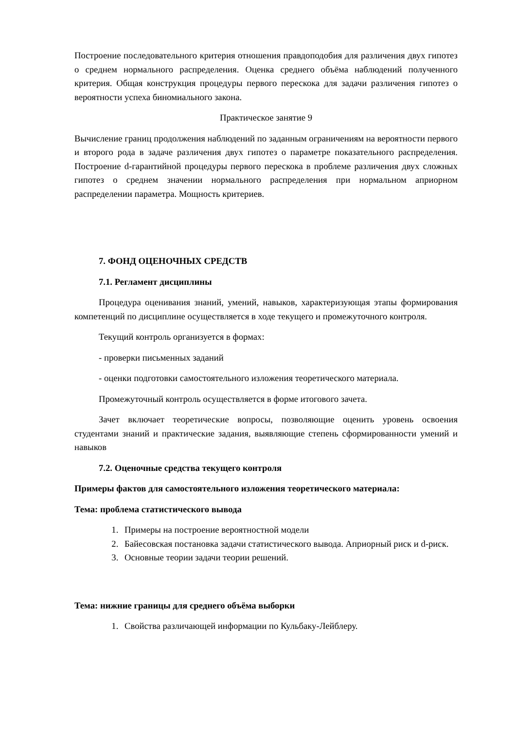Построение последовательного критерия отношения правдоподобия для различения двух гипотез о среднем нормального распределения. Оценка среднего объёма наблюдений полученного критерия. Общая конструкция процедуры первого перескока для задачи различения гипотез о вероятности успеха биномиального закона.
Практическое занятие 9
Вычисление границ продолжения наблюдений по заданным ограничениям на вероятности первого и второго рода в задаче различения двух гипотез о параметре показательного распределения. Построение d-гарантийной процедуры первого перескока в проблеме различения двух сложных гипотез о среднем значении нормального распределения при нормальном априорном распределении параметра. Мощность критериев.
7. ФОНД ОЦЕНОЧНЫХ СРЕДСТВ
7.1. Регламент дисциплины
Процедура оценивания знаний, умений, навыков, характеризующая этапы формирования компетенций по дисциплине осуществляется в ходе текущего и промежуточного контроля.
Текущий контроль организуется в формах:
- проверки письменных заданий
- оценки подготовки самостоятельного изложения теоретического материала.
Промежуточный контроль осуществляется в форме итогового зачета.
Зачет включает теоретические вопросы, позволяющие оценить уровень освоения студентами знаний и практические задания, выявляющие степень сформированности умений и навыков
7.2. Оценочные средства текущего контроля
Примеры фактов для самостоятельного изложения теоретического материала:
Тема: проблема статистического вывода
1. Примеры на построение вероятностной модели
2. Байесовская постановка задачи статистического вывода. Априорный риск и d-риск.
3. Основные теории задачи теории решений.
Тема: нижние границы для среднего объёма выборки
1. Свойства различающей информации по Кульбаку-Лейблеру.